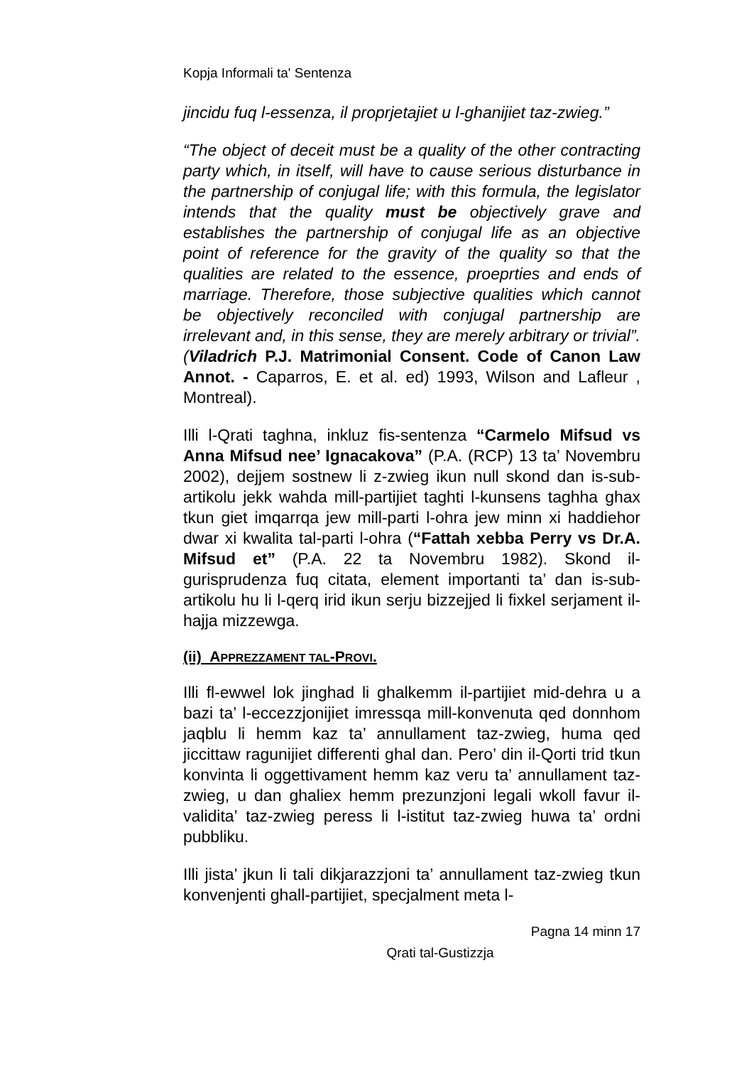Kopja Informali ta' Sentenza
jincidu fuq l-essenza, il proprjetajiet u l-ghanijiet taz-zwieg.”
“The object of deceit must be a quality of the other contracting party which, in itself, will have to cause serious disturbance in the partnership of conjugal life; with this formula, the legislator intends that the quality must be objectively grave and establishes the partnership of conjugal life as an objective point of reference for the gravity of the quality so that the qualities are related to the essence, proeprties and ends of marriage. Therefore, those subjective qualities which cannot be objectively reconciled with conjugal partnership are irrelevant and, in this sense, they are merely arbitrary or trivial”. (Viladrich P.J. Matrimonial Consent. Code of Canon Law Annot. - Caparros, E. et al. ed) 1993, Wilson and Lafleur , Montreal).
Illi l-Qrati taghna, inkluz fis-sentenza “Carmelo Mifsud vs Anna Mifsud nee’ Ignacakova” (P.A. (RCP) 13 ta’ Novembru 2002), dejjem sostnew li z-zwieg ikun null skond dan is-sub-artikolu jekk wahda mill-partijiet taghti l-kunsens taghha ghax tkun giet imqarrqa jew mill-parti l-ohra jew minn xi haddiehor dwar xi kwalita tal-parti l-ohra (“Fattah xebba Perry vs Dr.A. Mifsud et” (P.A. 22 ta Novembru 1982). Skond il-gurisprudenza fuq citata, element importanti ta’ dan is-sub-artikolu hu li l-qerq irid ikun serju bizzejjed li fixkel serjament il-hajja mizzewga.
(ii) APPREZZAMENT TAL-PROVI.
Illi fl-ewwel lok jinghad li ghalkemm il-partijiet mid-dehra u a bazi ta’ l-eccezzjonijiet imressqa mill-konvenuta qed donnhom jaqblu li hemm kaz ta’ annullament taz-zwieg, huma qed jiccittaw ragunijiet differenti ghal dan. Pero’ din il-Qorti trid tkun konvinta li oggettivament hemm kaz veru ta’ annullament taz-zwieg, u dan ghaliex hemm prezunzjoni legali wkoll favur il-validita’ taz-zwieg peress li l-istitut taz-zwieg huwa ta’ ordni pubbliku.
Illi jista’ jkun li tali dikjarazzjoni ta’ annullament taz-zwieg tkun konvenjenti ghall-partijiet, specjalment meta l-
Pagna 14 minn 17
Qrati tal-Gustizzja